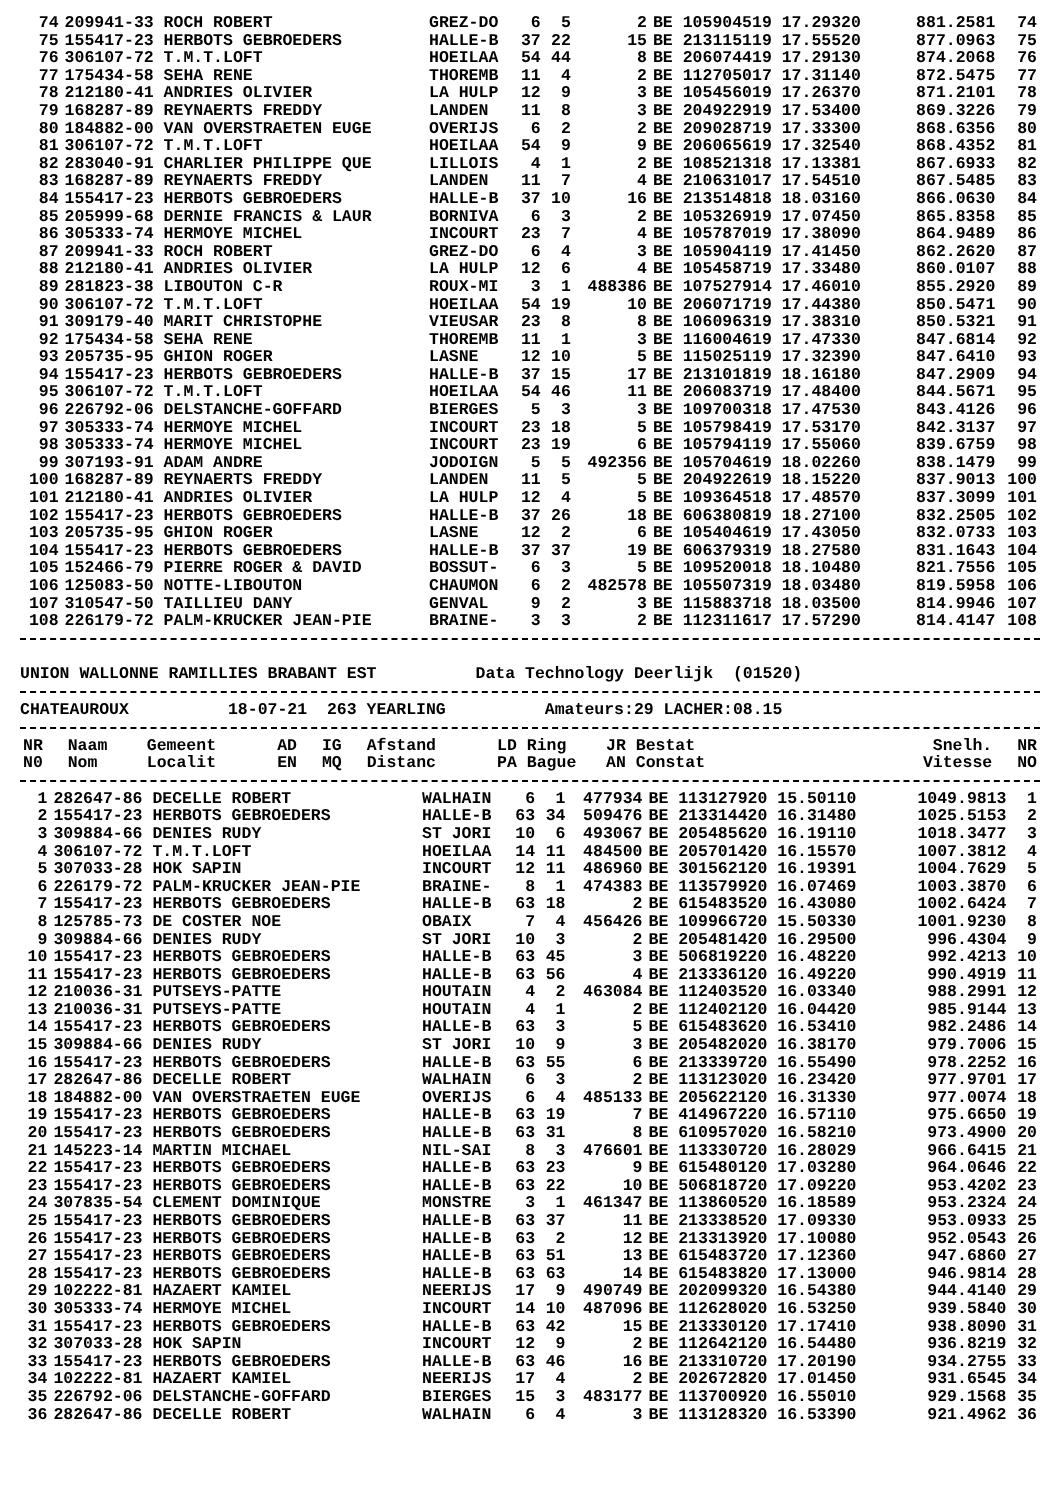| 74 | 209941-33 ROCH ROBERT | GREZ-DO | 6 | 5 | 2 | BE 105904519 17.29320 | 881.2581 | 74 |
| 75 | 155417-23 HERBOTS GEBROEDERS | HALLE-B | 37 | 22 | 15 | BE 213115119 17.55520 | 877.0963 | 75 |
| 76 | 306107-72 T.M.T.LOFT | HOEILAA | 54 | 44 | 8 | BE 206074419 17.29130 | 874.2068 | 76 |
| 77 | 175434-58 SEHA RENE | THOREMB | 11 | 4 | 2 | BE 112705017 17.31140 | 872.5475 | 77 |
| 78 | 212180-41 ANDRIES OLIVIER | LA HULP | 12 | 9 | 3 | BE 105456019 17.26370 | 871.2101 | 78 |
| 79 | 168287-89 REYNAERTS FREDDY | LANDEN | 11 | 8 | 3 | BE 204922919 17.53400 | 869.3226 | 79 |
| 80 | 184882-00 VAN OVERSTRAETEN EUGE | OVERIJS | 6 | 2 | 2 | BE 209028719 17.33300 | 868.6356 | 80 |
| 81 | 306107-72 T.M.T.LOFT | HOEILAA | 54 | 9 | 9 | BE 206065619 17.32540 | 868.4352 | 81 |
| 82 | 283040-91 CHARLIER PHILIPPE QUE | LILLOIS | 4 | 1 | 2 | BE 108521318 17.13381 | 867.6933 | 82 |
| 83 | 168287-89 REYNAERTS FREDDY | LANDEN | 11 | 7 | 4 | BE 210631017 17.54510 | 867.5485 | 83 |
| 84 | 155417-23 HERBOTS GEBROEDERS | HALLE-B | 37 | 10 | 16 | BE 213514818 18.03160 | 866.0630 | 84 |
| 85 | 205999-68 DERNIE FRANCIS & LAUR | BORNIVA | 6 | 3 | 2 | BE 105326919 17.07450 | 865.8358 | 85 |
| 86 | 305333-74 HERMOYE MICHEL | INCOURT | 23 | 7 | 4 | BE 105787019 17.38090 | 864.9489 | 86 |
| 87 | 209941-33 ROCH ROBERT | GREZ-DO | 6 | 4 | 3 | BE 105904119 17.41450 | 862.2620 | 87 |
| 88 | 212180-41 ANDRIES OLIVIER | LA HULP | 12 | 6 | 4 | BE 105458719 17.33480 | 860.0107 | 88 |
| 89 | 281823-38 LIBOUTON C-R | ROUX-MI | 3 | 1 | 488386 | BE 107527914 17.46010 | 855.2920 | 89 |
| 90 | 306107-72 T.M.T.LOFT | HOEILAA | 54 | 19 | 10 | BE 206071719 17.44380 | 850.5471 | 90 |
| 91 | 309179-40 MARIT CHRISTOPHE | VIEUSAR | 23 | 8 | 8 | BE 106096319 17.38310 | 850.5321 | 91 |
| 92 | 175434-58 SEHA RENE | THOREMB | 11 | 1 | 3 | BE 116004619 17.47330 | 847.6814 | 92 |
| 93 | 205735-95 GHION ROGER | LASNE | 12 | 10 | 5 | BE 115025119 17.32390 | 847.6410 | 93 |
| 94 | 155417-23 HERBOTS GEBROEDERS | HALLE-B | 37 | 15 | 17 | BE 213101819 18.16180 | 847.2909 | 94 |
| 95 | 306107-72 T.M.T.LOFT | HOEILAA | 54 | 46 | 11 | BE 206083719 17.48400 | 844.5671 | 95 |
| 96 | 226792-06 DELSTANCHE-GOFFARD | BIERGES | 5 | 3 | 3 | BE 109700318 17.47530 | 843.4126 | 96 |
| 97 | 305333-74 HERMOYE MICHEL | INCOURT | 23 | 18 | 5 | BE 105798419 17.53170 | 842.3137 | 97 |
| 98 | 305333-74 HERMOYE MICHEL | INCOURT | 23 | 19 | 6 | BE 105794119 17.55060 | 839.6759 | 98 |
| 99 | 307193-91 ADAM ANDRE | JODOIGN | 5 | 5 | 492356 | BE 105704619 18.02260 | 838.1479 | 99 |
| 100 | 168287-89 REYNAERTS FREDDY | LANDEN | 11 | 5 | 5 | BE 204922619 18.15220 | 837.9013 | 100 |
| 101 | 212180-41 ANDRIES OLIVIER | LA HULP | 12 | 4 | 5 | BE 109364518 17.48570 | 837.3099 | 101 |
| 102 | 155417-23 HERBOTS GEBROEDERS | HALLE-B | 37 | 26 | 18 | BE 606380819 18.27100 | 832.2505 | 102 |
| 103 | 205735-95 GHION ROGER | LASNE | 12 | 2 | 6 | BE 105404619 17.43050 | 832.0733 | 103 |
| 104 | 155417-23 HERBOTS GEBROEDERS | HALLE-B | 37 | 37 | 19 | BE 606379319 18.27580 | 831.1643 | 104 |
| 105 | 152466-79 PIERRE ROGER & DAVID | BOSSUT- | 6 | 3 | 5 | BE 109520018 18.10480 | 821.7556 | 105 |
| 106 | 125083-50 NOTTE-LIBOUTON | CHAUMON | 6 | 2 | 482578 | BE 105507319 18.03480 | 819.5958 | 106 |
| 107 | 310547-50 TAILLIEU DANY | GENVAL | 9 | 2 | 3 | BE 115883718 18.03500 | 814.9946 | 107 |
| 108 | 226179-72 PALM-KRUCKER JEAN-PIE | BRAINE- | 3 | 3 | 2 | BE 112311617 17.57290 | 814.4147 | 108 |
UNION WALLONNE RAMILLIES BRABANT EST          Data Technology Deerlijk  (01520)
CHATEAUROUX          18-07-21  263 YEARLING          Amateurs:29 LACHER:08.15
| NR N0 | Naam Nom | Gemeent Localit | AD EN | IG MQ | Afstand Distanc | LD Ring JR Bestat PA Bague AN Constat | Snelh. Vitesse | NR NO |
| --- | --- | --- | --- | --- | --- | --- | --- | --- |
| 1 | 282647-86 DECELLE ROBERT | WALHAIN | 6 | 1 | 477934 | BE 113127920 15.50110 | 1049.9813 | 1 |
| 2 | 155417-23 HERBOTS GEBROEDERS | HALLE-B | 63 | 34 | 509476 | BE 213314420 16.31480 | 1025.5153 | 2 |
| 3 | 309884-66 DENIES RUDY | ST JORI | 10 | 6 | 493067 | BE 205485620 16.19110 | 1018.3477 | 3 |
| 4 | 306107-72 T.M.T.LOFT | HOEILAA | 14 | 11 | 484500 | BE 205701420 16.15570 | 1007.3812 | 4 |
| 5 | 307033-28 HOK SAPIN | INCOURT | 12 | 11 | 486960 | BE 301562120 16.19391 | 1004.7629 | 5 |
| 6 | 226179-72 PALM-KRUCKER JEAN-PIE | BRAINE- | 8 | 1 | 474383 | BE 113579920 16.07469 | 1003.3870 | 6 |
| 7 | 155417-23 HERBOTS GEBROEDERS | HALLE-B | 63 | 18 | 2 | BE 615483520 16.43080 | 1002.6424 | 7 |
| 8 | 125785-73 DE COSTER NOE | OBAIX | 7 | 4 | 456426 | BE 109966720 15.50330 | 1001.9230 | 8 |
| 9 | 309884-66 DENIES RUDY | ST JORI | 10 | 3 | 2 | BE 205481420 16.29500 | 996.4304 | 9 |
| 10 | 155417-23 HERBOTS GEBROEDERS | HALLE-B | 63 | 45 | 3 | BE 506819220 16.48220 | 992.4213 | 10 |
| 11 | 155417-23 HERBOTS GEBROEDERS | HALLE-B | 63 | 56 | 4 | BE 213336120 16.49220 | 990.4919 | 11 |
| 12 | 210036-31 PUTSEYS-PATTE | HOUTAIN | 4 | 2 | 463084 | BE 112403520 16.03340 | 988.2991 | 12 |
| 13 | 210036-31 PUTSEYS-PATTE | HOUTAIN | 4 | 1 | 2 | BE 112402120 16.04420 | 985.9144 | 13 |
| 14 | 155417-23 HERBOTS GEBROEDERS | HALLE-B | 63 | 3 | 5 | BE 615483620 16.53410 | 982.2486 | 14 |
| 15 | 309884-66 DENIES RUDY | ST JORI | 10 | 9 | 3 | BE 205482020 16.38170 | 979.7006 | 15 |
| 16 | 155417-23 HERBOTS GEBROEDERS | HALLE-B | 63 | 55 | 6 | BE 213339720 16.55490 | 978.2252 | 16 |
| 17 | 282647-86 DECELLE ROBERT | WALHAIN | 6 | 3 | 2 | BE 113123020 16.23420 | 977.9701 | 17 |
| 18 | 184882-00 VAN OVERSTRAETEN EUGE | OVERIJS | 6 | 4 | 485133 | BE 205622120 16.31330 | 977.0074 | 18 |
| 19 | 155417-23 HERBOTS GEBROEDERS | HALLE-B | 63 | 19 | 7 | BE 414967220 16.57110 | 975.6650 | 19 |
| 20 | 155417-23 HERBOTS GEBROEDERS | HALLE-B | 63 | 31 | 8 | BE 610957020 16.58210 | 973.4900 | 20 |
| 21 | 145223-14 MARTIN MICHAEL | NIL-SAI | 8 | 3 | 476601 | BE 113330720 16.28029 | 966.6415 | 21 |
| 22 | 155417-23 HERBOTS GEBROEDERS | HALLE-B | 63 | 23 | 9 | BE 615480120 17.03280 | 964.0646 | 22 |
| 23 | 155417-23 HERBOTS GEBROEDERS | HALLE-B | 63 | 22 | 10 | BE 506818720 17.09220 | 953.4202 | 23 |
| 24 | 307835-54 CLEMENT DOMINIQUE | MONSTRE | 3 | 1 | 461347 | BE 113860520 16.18589 | 953.2324 | 24 |
| 25 | 155417-23 HERBOTS GEBROEDERS | HALLE-B | 63 | 37 | 11 | BE 213338520 17.09330 | 953.0933 | 25 |
| 26 | 155417-23 HERBOTS GEBROEDERS | HALLE-B | 63 | 2 | 12 | BE 213313920 17.10080 | 952.0543 | 26 |
| 27 | 155417-23 HERBOTS GEBROEDERS | HALLE-B | 63 | 51 | 13 | BE 615483720 17.12360 | 947.6860 | 27 |
| 28 | 155417-23 HERBOTS GEBROEDERS | HALLE-B | 63 | 63 | 14 | BE 615483820 17.13000 | 946.9814 | 28 |
| 29 | 102222-81 HAZAERT KAMIEL | NEERIJS | 17 | 9 | 490749 | BE 202099320 16.54380 | 944.4140 | 29 |
| 30 | 305333-74 HERMOYE MICHEL | INCOURT | 14 | 10 | 487096 | BE 112628020 16.53250 | 939.5840 | 30 |
| 31 | 155417-23 HERBOTS GEBROEDERS | HALLE-B | 63 | 42 | 15 | BE 213330120 17.17410 | 938.8090 | 31 |
| 32 | 307033-28 HOK SAPIN | INCOURT | 12 | 9 | 2 | BE 112642120 16.54480 | 936.8219 | 32 |
| 33 | 155417-23 HERBOTS GEBROEDERS | HALLE-B | 63 | 46 | 16 | BE 213310720 17.20190 | 934.2755 | 33 |
| 34 | 102222-81 HAZAERT KAMIEL | NEERIJS | 17 | 4 | 2 | BE 202672820 17.01450 | 931.6545 | 34 |
| 35 | 226792-06 DELSTANCHE-GOFFARD | BIERGES | 15 | 3 | 483177 | BE 113700920 16.55010 | 929.1568 | 35 |
| 36 | 282647-86 DECELLE ROBERT | WALHAIN | 6 | 4 | 3 | BE 113128320 16.53390 | 921.4962 | 36 |